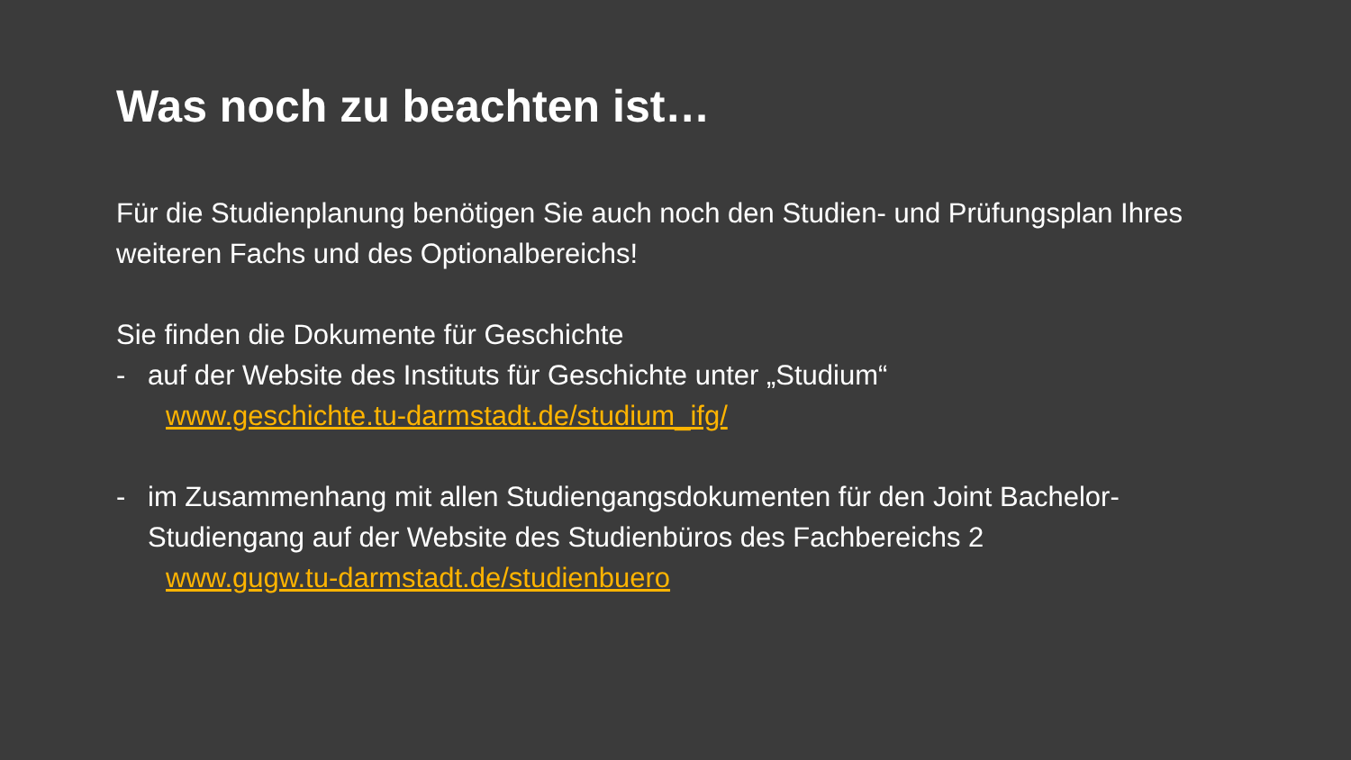Was noch zu beachten ist…
Für die Studienplanung benötigen Sie auch noch den Studien- und Prüfungsplan Ihres weiteren Fachs und des Optionalbereichs!
Sie finden die Dokumente für Geschichte
- auf der Website des Instituts für Geschichte unter „Studium“www.geschichte.tu-darmstadt.de/studium_ifg/
- im Zusammenhang mit allen Studiengangsdokumenten für den Joint Bachelor-Studiengang auf der Website des Studienbüros des Fachbereichs 2
www.gugw.tu-darmstadt.de/studienbuero